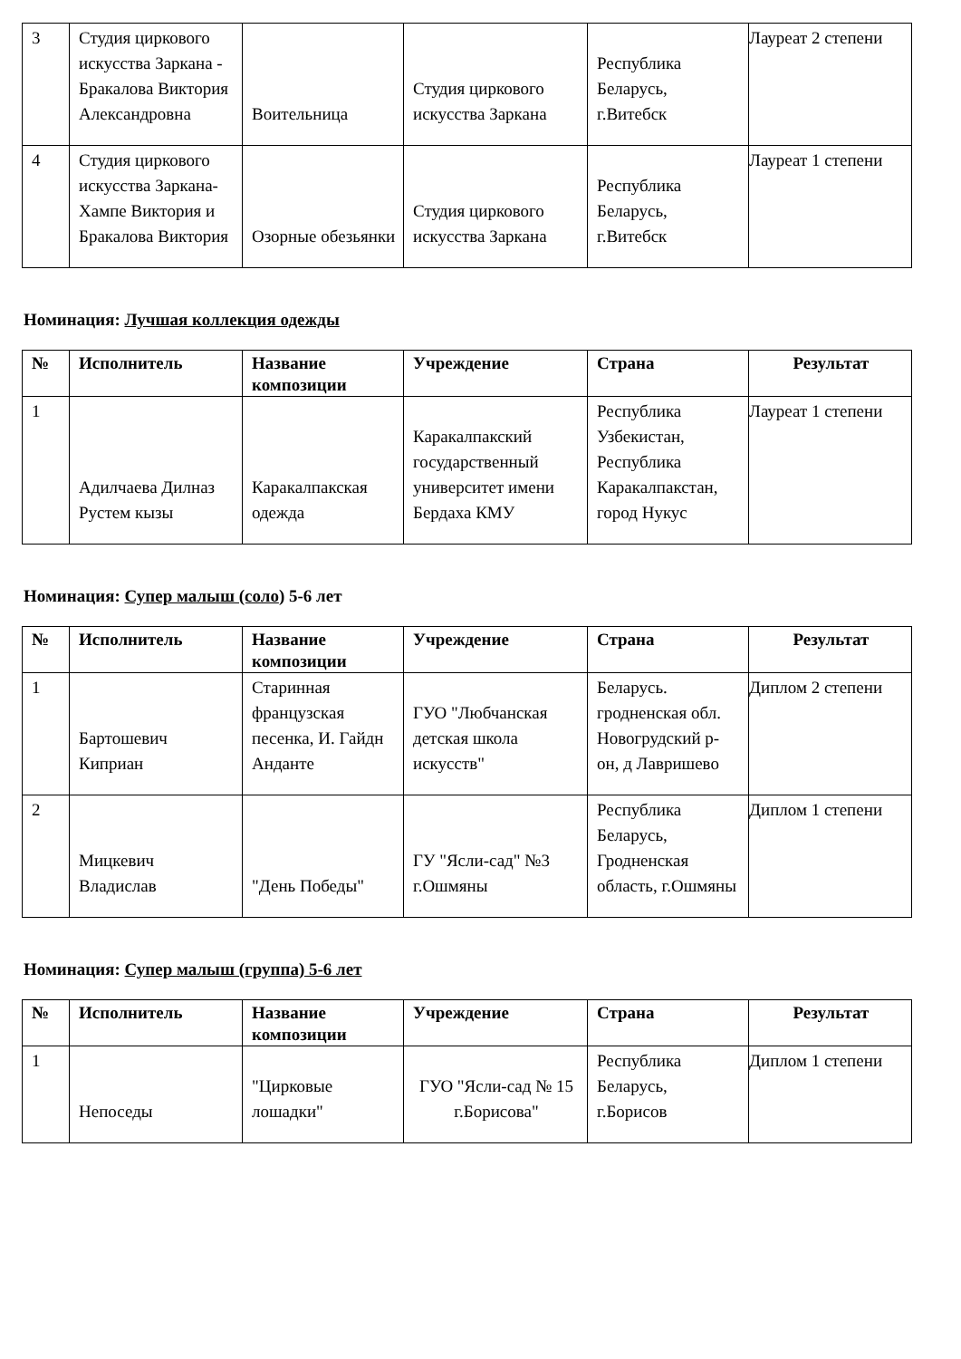| 3 | Студия циркового искусства Заркана - Бракалова Виктория Александровна | Воительница | Студия циркового искусства Заркана | Республика Беларусь, г.Витебск | Лауреат 2 степени |
| 4 | Студия циркового искусства Заркана- Хампе Виктория и Бракалова Виктория | Озорные обезьянки | Студия циркового искусства Заркана | Республика Беларусь, г.Витебск | Лауреат 1 степени |
Номинация: Лучшая коллекция одежды
| № | Исполнитель | Название композиции | Учреждение | Страна | Результат |
| --- | --- | --- | --- | --- | --- |
| 1 | Адилчаева Дилназ Рустем кызы | Каракалпакская одежда | Каракалпакский государственный университет имени Бердаха КМУ | Республика Узбекистан, Республика Каракалпакстан, город Нукус | Лауреат 1 степени |
Номинация: Супер малыш (соло) 5-6 лет
| № | Исполнитель | Название композиции | Учреждение | Страна | Результат |
| --- | --- | --- | --- | --- | --- |
| 1 | Бартошевич Киприан | Старинная французская песенка, И. Гайдн Анданте | ГУО "Любчанская детская школа искусств" | Беларусь. гродненская обл. Новогрудский р-он, д Лавришево | Диплом 2 степени |
| 2 | Мицкевич Владислав | "День Победы" | ГУ "Ясли-сад" №3 г.Ошмяны | Республика Беларусь, Гродненская область, г.Ошмяны | Диплом 1 степени |
Номинация: Супер малыш (группа) 5-6 лет
| № | Исполнитель | Название композиции | Учреждение | Страна | Результат |
| --- | --- | --- | --- | --- | --- |
| 1 | Непоседы | "Цирковые лошадки" | ГУО "Ясли-сад № 15 г.Борисова" | Республика Беларусь, г.Борисов | Диплом 1 степени |